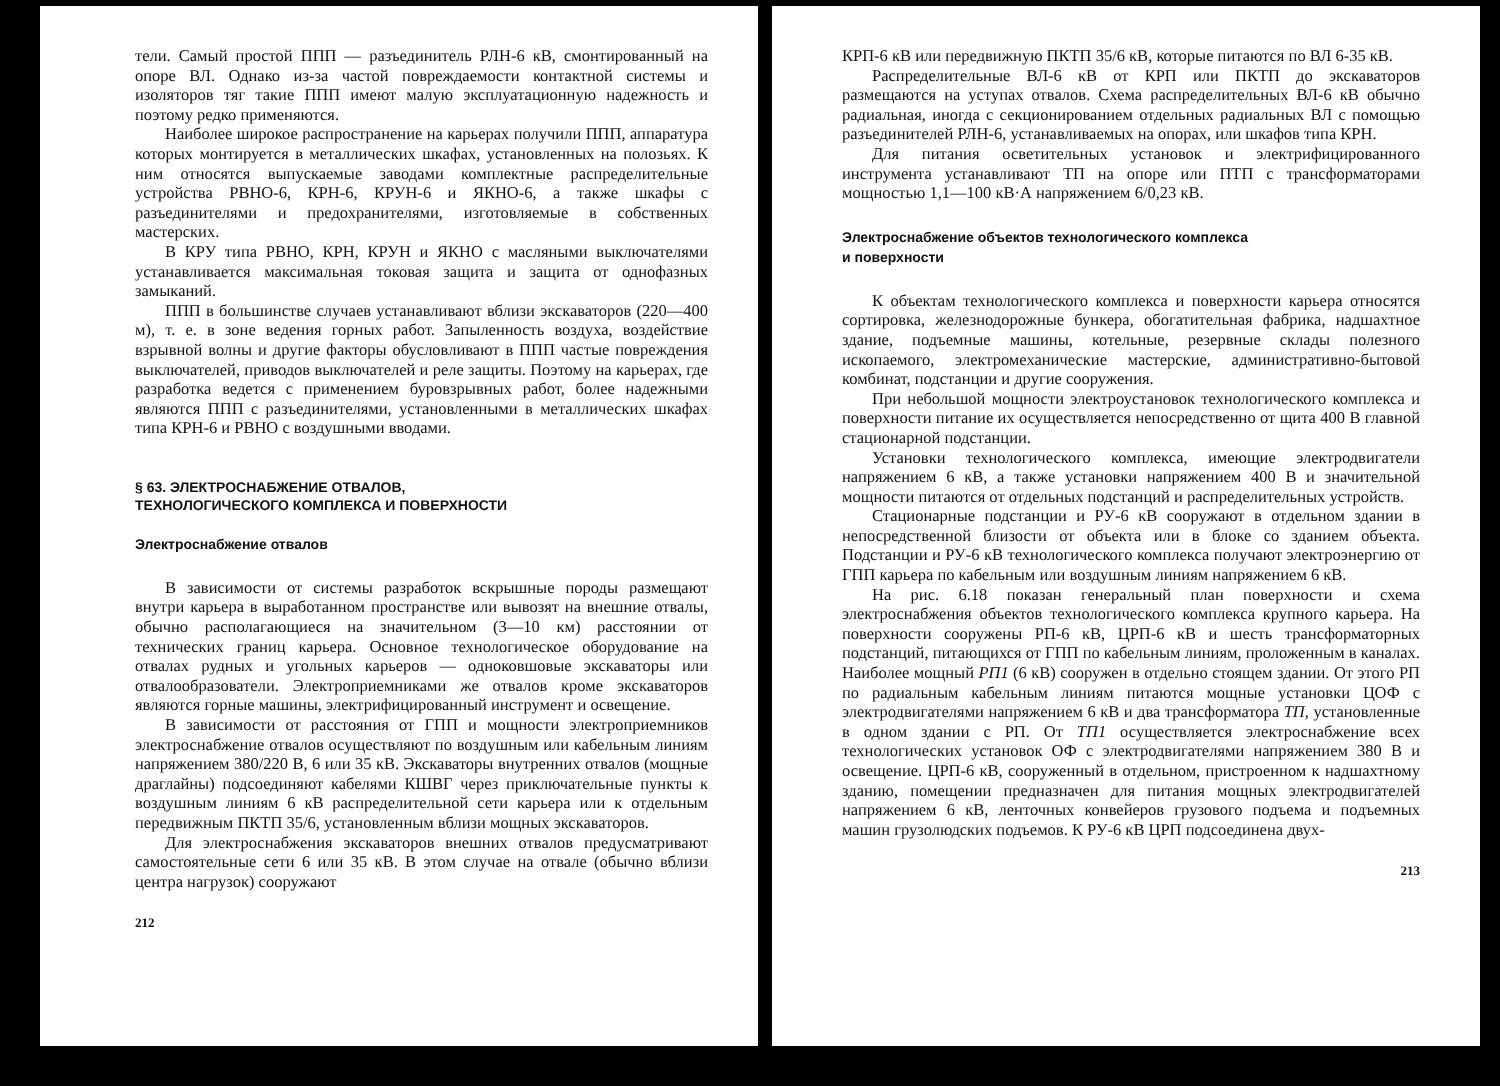тели. Самый простой ППП — разъединитель РЛН-6 кВ, смонтированный на опоре ВЛ. Однако из-за частой повреждаемости контактной системы и изоляторов тяг такие ППП имеют малую эксплуатационную надежность и поэтому редко применяются.
Наиболее широкое распространение на карьерах получили ППП, аппаратура которых монтируется в металлических шкафах, установленных на полозьях. К ним относятся выпускаемые заводами комплектные распределительные устройства РВНО-6, КРН-6, КРУН-6 и ЯКНО-6, а также шкафы с разъединителями и предохранителями, изготовляемые в собственных мастерских.
В КРУ типа РВНО, КРН, КРУН и ЯКНО с масляными выключателями устанавливается максимальная токовая защита и защита от однофазных замыканий.
ППП в большинстве случаев устанавливают вблизи экскаваторов (220—400 м), т. е. в зоне ведения горных работ. Запыленность воздуха, воздействие взрывной волны и другие факторы обусловливают в ППП частые повреждения выключателей, приводов выключателей и реле защиты. Поэтому на карьерах, где разработка ведется с применением буровзрывных работ, более надежными являются ППП с разъединителями, установленными в металлических шкафах типа КРН-6 и РВНО с воздушными вводами.
§ 63. ЭЛЕКТРОСНАБЖЕНИЕ ОТВАЛОВ,
ТЕХНОЛОГИЧЕСКОГО КОМПЛЕКСА И ПОВЕРХНОСТИ
Электроснабжение отвалов
В зависимости от системы разработок вскрышные породы размещают внутри карьера в выработанном пространстве или вывозят на внешние отвалы, обычно располагающиеся на значительном (3—10 км) расстоянии от технических границ карьера. Основное технологическое оборудование на отвалах рудных и угольных карьеров — одноковшовые экскаваторы или отвалообразователи. Электроприемниками же отвалов кроме экскаваторов являются горные машины, электрифицированный инструмент и освещение.
В зависимости от расстояния от ГПП и мощности электроприемников электроснабжение отвалов осуществляют по воздушным или кабельным линиям напряжением 380/220 В, 6 или 35 кВ. Экскаваторы внутренних отвалов (мощные драглайны) подсоединяют кабелями КШВГ через приключательные пункты к воздушным линиям 6 кВ распределительной сети карьера или к отдельным передвижным ПКТП 35/6, установленным вблизи мощных экскаваторов.
Для электроснабжения экскаваторов внешних отвалов предусматривают самостоятельные сети 6 или 35 кВ. В этом случае на отвале (обычно вблизи центра нагрузок) сооружают
212
КРП-6 кВ или передвижную ПКТП 35/6 кВ, которые питаются по ВЛ 6-35 кВ.
Распределительные ВЛ-6 кВ от КРП или ПКТП до экскаваторов размещаются на уступах отвалов. Схема распределительных ВЛ-6 кВ обычно радиальная, иногда с секционированием отдельных радиальных ВЛ с помощью разъединителей РЛН-6, устанавливаемых на опорах, или шкафов типа КРН.
Для питания осветительных установок и электрифицированного инструмента устанавливают ТП на опоре или ПТП с трансформаторами мощностью 1,1—100 кВ·А напряжением 6/0,23 кВ.
Электроснабжение объектов технологического комплекса
и поверхности
К объектам технологического комплекса и поверхности карьера относятся сортировка, железнодорожные бункера, обогатительная фабрика, надшахтное здание, подъемные машины, котельные, резервные склады полезного ископаемого, электромеханические мастерские, административно-бытовой комбинат, подстанции и другие сооружения.
При небольшой мощности электроустановок технологического комплекса и поверхности питание их осуществляется непосредственно от щита 400 В главной стационарной подстанции.
Установки технологического комплекса, имеющие электродвигатели напряжением 6 кВ, а также установки напряжением 400 В и значительной мощности питаются от отдельных подстанций и распределительных устройств.
Стационарные подстанции и РУ-6 кВ сооружают в отдельном здании в непосредственной близости от объекта или в блоке со зданием объекта. Подстанции и РУ-6 кВ технологического комплекса получают электроэнергию от ГПП карьера по кабельным или воздушным линиям напряжением 6 кВ.
На рис. 6.18 показан генеральный план поверхности и схема электроснабжения объектов технологического комплекса крупного карьера. На поверхности сооружены РП-6 кВ, ЦРП-6 кВ и шесть трансформаторных подстанций, питающихся от ГПП по кабельным линиям, проложенным в каналах. Наиболее мощный РП1 (6 кВ) сооружен в отдельно стоящем здании. От этого РП по радиальным кабельным линиям питаются мощные установки ЦОФ с электродвигателями напряжением 6 кВ и два трансформатора ТП, установленные в одном здании с РП. От ТП1 осуществляется электроснабжение всех технологических установок ОФ с электродвигателями напряжением 380 В и освещение. ЦРП-6 кВ, сооруженный в отдельном, пристроенном к надшахтному зданию, помещении предназначен для питания мощных электродвигателей напряжением 6 кВ, ленточных конвейеров грузового подъема и подъемных машин грузолюдских подъемов. К РУ-6 кВ ЦРП подсоединена двух-
213